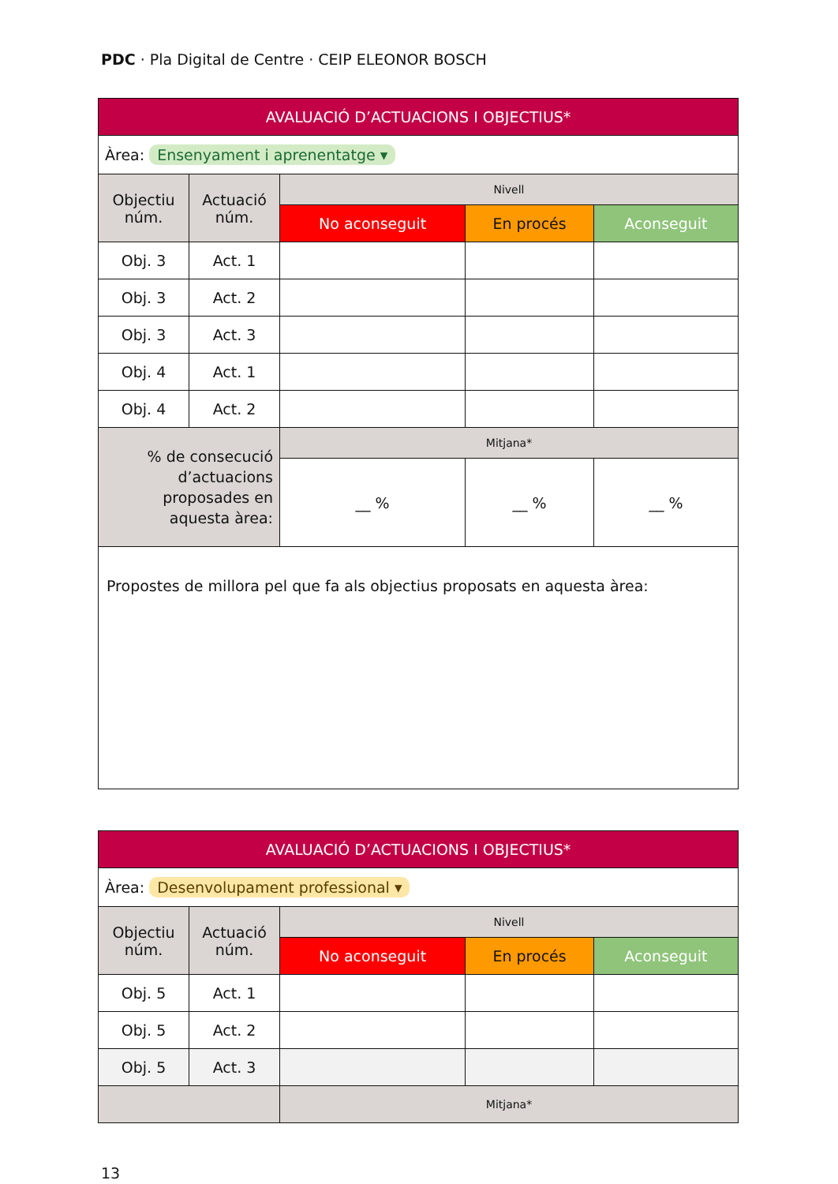PDC · Pla Digital de Centre · CEIP ELEONOR BOSCH
| AVALUACIÓ D’ACTUACIONS I OBJECTIUS* | | | | |
| --- | --- | --- | --- | --- |
| Àrea: Ensenyament i aprenentatge ▾ | | | | |
| Objectiu núm. | Actuació núm. | Nivell | | |
| | | No aconseguit | En procés | Aconseguit |
| Obj. 3 | Act. 1 | | | |
| Obj. 3 | Act. 2 | | | |
| Obj. 3 | Act. 3 | | | |
| Obj. 4 | Act. 1 | | | |
| Obj. 4 | Act. 2 | | | |
| % de consecució d’actuacions proposades en aquesta àrea: | | Mitjana* | | |
| | | __ % | __ % | __ % |
| Propostes de millora pel que fa als objectius proposats en aquesta àrea: | | | | |
| AVALUACIÓ D’ACTUACIONS I OBJECTIUS* | | | | |
| --- | --- | --- | --- | --- |
| Àrea: Desenvolupament professional ▾ | | | | |
| Objectiu núm. | Actuació núm. | Nivell | | |
| | | No aconseguit | En procés | Aconseguit |
| Obj. 5 | Act. 1 | | | |
| Obj. 5 | Act. 2 | | | |
| Obj. 5 | Act. 3 | | | |
| | | Mitjana* | | |
13